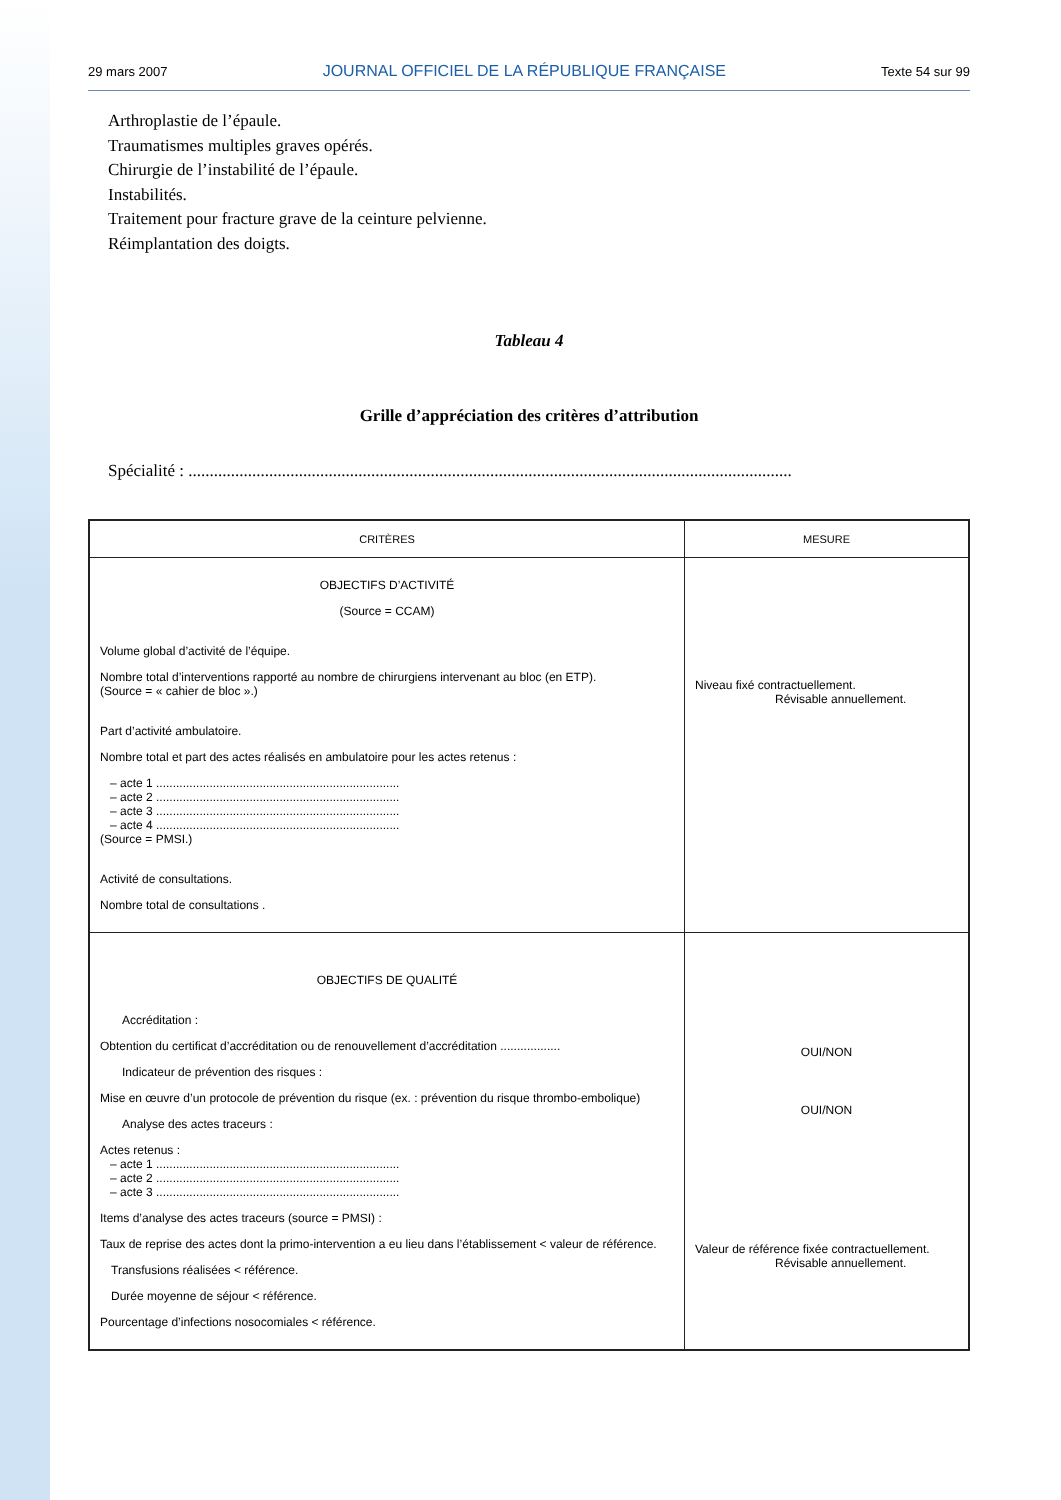29 mars 2007 JOURNAL OFFICIEL DE LA RÉPUBLIQUE FRANÇAISE Texte 54 sur 99
Arthroplastie de l’épaule.
Traumatismes multiples graves opérés.
Chirurgie de l’instabilité de l’épaule.
Instabilités.
Traitement pour fracture grave de la ceinture pelvienne.
Réimplantation des doigts.
Tableau 4
Grille d’appréciation des critères d’attribution
Spécialité : ..............................................................................................................................................
| CRITÈRES | MESURE |
| --- | --- |
| OBJECTIFS D’ACTIVITÉ (Source = CCAM) Volume global d’activité de l’équipe. Nombre total d’interventions rapporté au nombre de chirurgiens intervenant au bloc (en ETP). (Source = « cahier de bloc ».) Part d’activité ambulatoire. Nombre total et part des actes réalisés en ambulatoire pour les actes retenus : – acte 1 ......................................................................... – acte 2 ......................................................................... – acte 3 ......................................................................... – acte 4 ......................................................................... (Source = PMSI.) Activité de consultations. Nombre total de consultations . | Niveau fixé contractuellement. Révisable annuellement. |
| OBJECTIFS DE QUALITÉ Accréditation : Obtention du certificat d’accréditation ou de renouvellement d’accréditation .................. Indicateur de prévention des risques : Mise en œuvre d’un protocole de prévention du risque (ex. : prévention du risque thrombo-embolique) Analyse des actes traceurs : Actes retenus : – acte 1 ......................................................................... – acte 2 ......................................................................... – acte 3 ......................................................................... Items d’analyse des actes traceurs (source = PMSI) : Taux de reprise des actes dont la primo-intervention a eu lieu dans l’établissement < valeur de référence. Transfusions réalisées < référence. Durée moyenne de séjour < référence. Pourcentage d’infections nosocomiales < référence. | OUI/NON OUI/NON Valeur de référence fixée contractuellement. Révisable annuellement. |